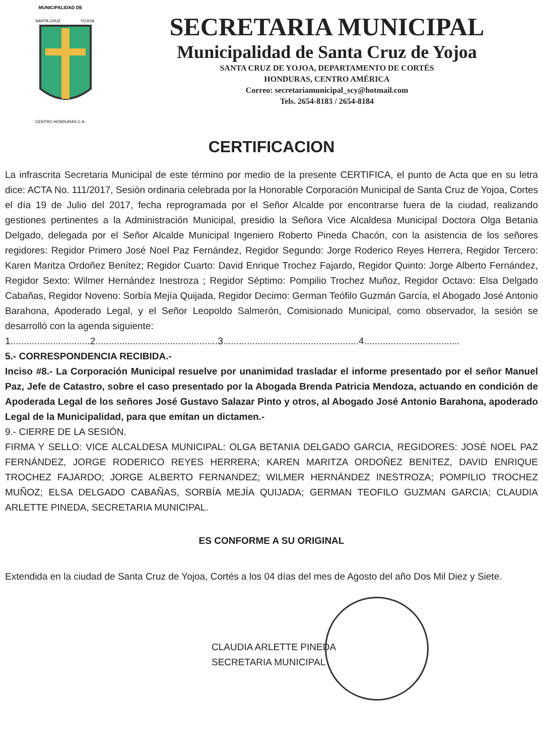MUNICIPALIDAD DE
SANTA CRUZ
YOJOA
CENTRO HONDURAS C.A.
SECRETARIA MUNICIPAL
Municipalidad de Santa Cruz de Yojoa
SANTA CRUZ DE YOJOA, DEPARTAMENTO DE CORTÉS
HONDURAS, CENTRO AMÉRICA
Correo: secretariamunicipal_scy@hotmail.com
Tels. 2654-8183 / 2654-8184
CERTIFICACION
La infrascrita Secretaria Municipal de este término por medio de la presente CERTIFICA, el punto de Acta que en su letra dice: ACTA No. 111/2017, Sesión ordinaria celebrada por la Honorable Corporación Municipal de Santa Cruz de Yojoa, Cortes el día 19 de Julio del 2017, fecha reprogramada por el Señor Alcalde por encontrarse fuera de la ciudad, realizando gestiones pertinentes a la Administración Municipal, presidio la Señora Vice Alcaldesa Municipal Doctora Olga Betania Delgado, delegada por el Señor Alcalde Municipal Ingeniero Roberto Pineda Chacón, con la asistencia de los señores regidores: Regidor Primero José Noel Paz Fernández, Regidor Segundo: Jorge Roderico Reyes Herrera, Regidor Tercero: Karen Maritza Ordoñez Benítez; Regidor Cuarto: David Enrique Trochez Fajardo, Regidor Quinto: Jorge Alberto Fernández, Regidor Sexto: Wilmer Hernández Inestroza ; Regidor Séptimo: Pompilio Trochez Muñoz, Regidor Octavo: Elsa Delgado Cabañas, Regidor Noveno: Sorbía Mejía Quijada, Regidor Decimo: German Teófilo Guzmán García, el Abogado José Antonio Barahona, Apoderado Legal, y el Señor Leopoldo Salmerón, Comisionado Municipal, como observador, la sesión se desarrolló con la agenda siguiente:
1..............................2..............................................3...................................................4....................................
5.- CORRESPONDENCIA RECIBIDA.-
Inciso #8.- La Corporación Municipal resuelve por unanimidad trasladar el informe presentado por el señor Manuel Paz, Jefe de Catastro, sobre el caso presentado por la Abogada Brenda Patricia Mendoza, actuando en condición de Apoderada Legal de los señores José Gustavo Salazar Pinto y otros, al Abogado José Antonio Barahona, apoderado Legal de la Municipalidad, para que emitan un dictamen.-
9.- CIERRE DE LA SESIÓN.
FIRMA Y SELLO: VICE ALCALDESA MUNICIPAL: OLGA BETANIA DELGADO GARCIA, REGIDORES: JOSÉ NOEL PAZ FERNÁNDEZ, JORGE RODERICO REYES HERRERA; KAREN MARITZA ORDOÑEZ BENITEZ, DAVID ENRIQUE TROCHEZ FAJARDO; JORGE ALBERTO FERNANDEZ; WILMER HERNÁNDEZ INESTROZA; POMPILIO TROCHEZ MUÑOZ; ELSA DELGADO CABAÑAS, SORBÍA MEJÍA QUIJADA; GERMAN TEOFILO GUZMAN GARCIA; CLAUDIA ARLETTE PINEDA, SECRETARIA MUNICIPAL.
ES CONFORME A SU ORIGINAL
Extendida en la ciudad de Santa Cruz de Yojoa, Cortés a los 04 días del mes de Agosto del año Dos Mil Diez y Siete.
CLAUDIA ARLETTE PINEDA
SECRETARIA MUNICIPAL